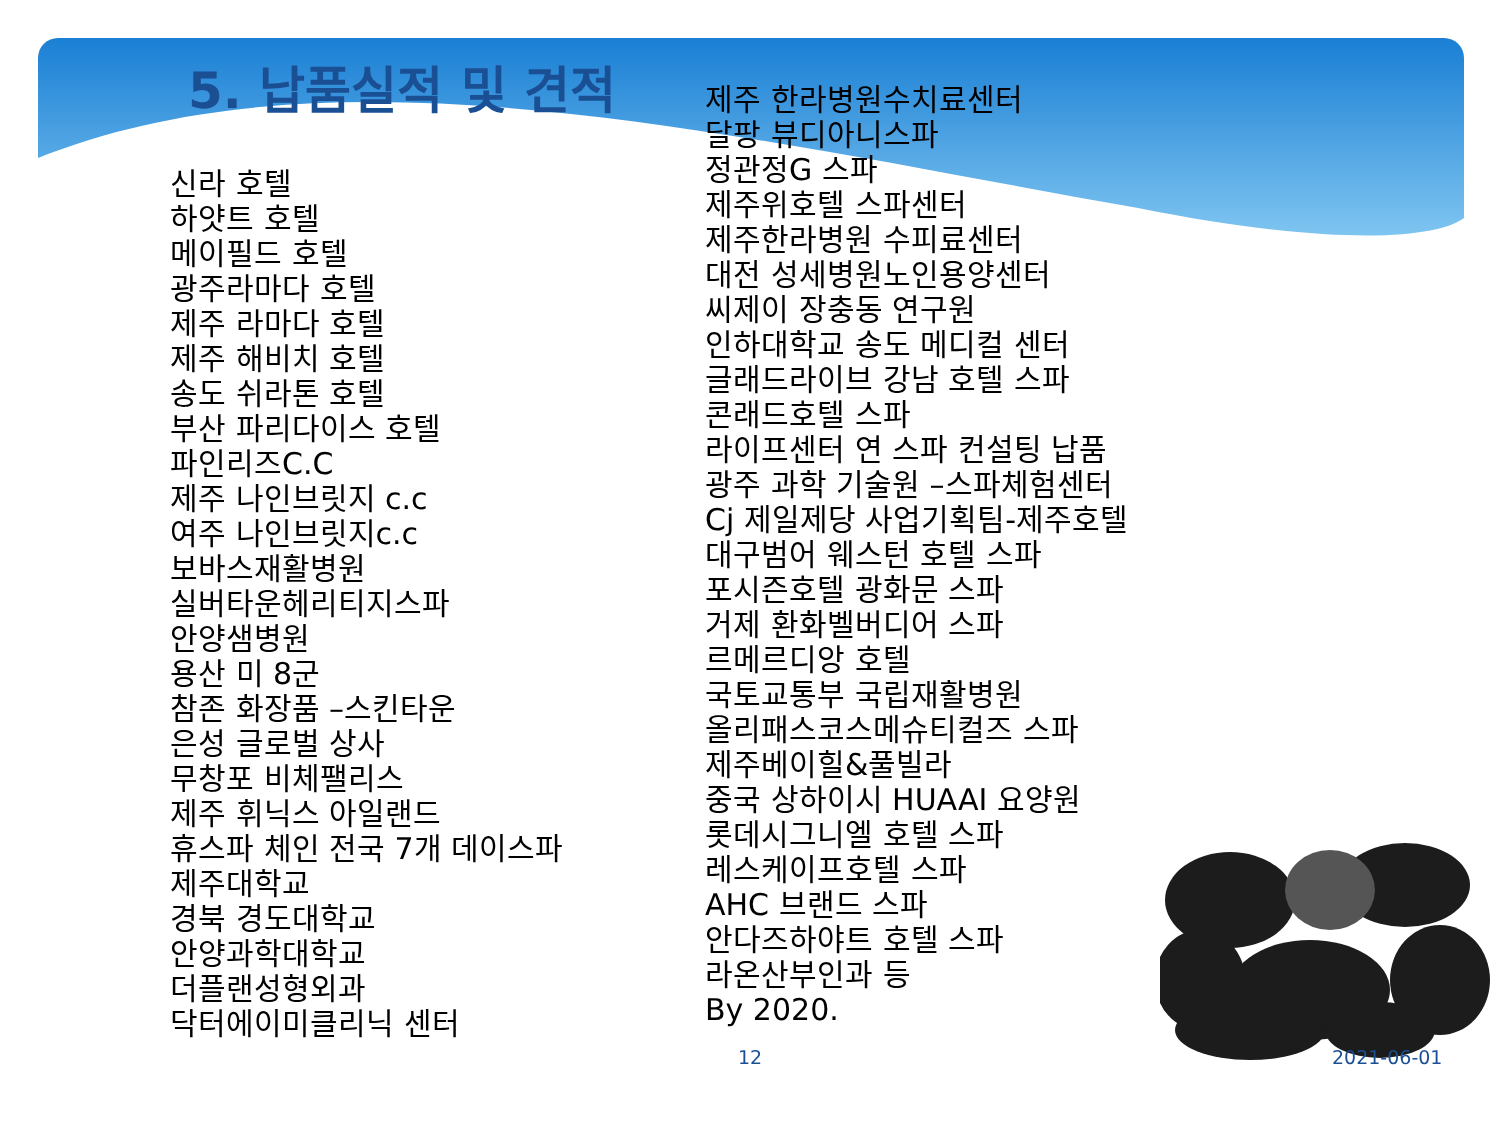5. 납품실적 및 견적
신라 호텔
하얏트 호텔
메이필드 호텔
광주라마다 호텔
제주 라마다 호텔
제주 해비치 호텔
송도 쉬라톤 호텔
부산 파리다이스 호텔
파인리즈C.C
제주 나인브릿지 c.c
여주 나인브릿지c.c
보바스재활병원
실버타운헤리티지스파
안양샘병원
용산 미 8군
참존 화장품 –스킨타운
은성 글로벌 상사
무창포 비체팰리스
제주 휘닉스 아일랜드
휴스파 체인 전국 7개 데이스파
제주대학교
경북 경도대학교
안양과학대학교
더플랜성형외과
닥터에이미클리닉 센터
제주 한라병원수치료센터
달팡 뷰디아니스파
정관정G 스파
제주위호텔 스파센터
제주한라병원 수피료센터
대전 성세병원노인용양센터
씨제이 장충동 연구원
인하대학교 송도 메디컬 센터
글래드라이브 강남 호텔 스파
콘래드호텔 스파
라이프센터 연 스파 컨설팅 납품
광주 과학 기술원 –스파체험센터
Cj 제일제당 사업기획팀-제주호텔
대구범어 웨스턴 호텔 스파
포시즌호텔 광화문 스파
거제 환화벨버디어 스파
르메르디앙 호텔
국토교통부 국립재활병원
올리패스코스메슈티컬즈 스파
제주베이힐&풀빌라
중국 상하이시 HUAAI 요양원
롯데시그니엘 호텔 스파
레스케이프호텔 스파
AHC 브랜드 스파
안다즈하야트 호텔 스파
라온산부인과 등
By 2020.
12 2021-06-01